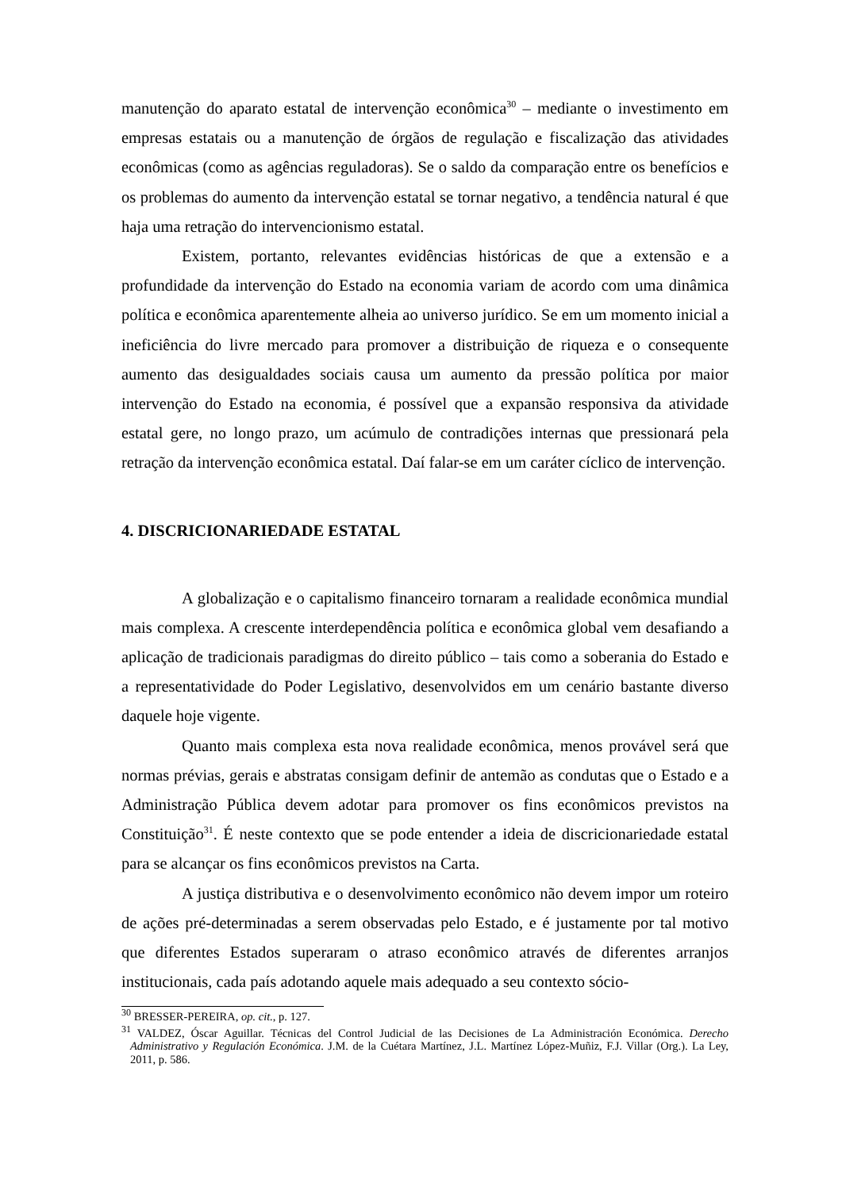manutenção do aparato estatal de intervenção econômica<sup>30</sup> – mediante o investimento em empresas estatais ou a manutenção de órgãos de regulação e fiscalização das atividades econômicas (como as agências reguladoras). Se o saldo da comparação entre os benefícios e os problemas do aumento da intervenção estatal se tornar negativo, a tendência natural é que haja uma retração do intervencionismo estatal.
Existem, portanto, relevantes evidências históricas de que a extensão e a profundidade da intervenção do Estado na economia variam de acordo com uma dinâmica política e econômica aparentemente alheia ao universo jurídico. Se em um momento inicial a ineficiência do livre mercado para promover a distribuição de riqueza e o consequente aumento das desigualdades sociais causa um aumento da pressão política por maior intervenção do Estado na economia, é possível que a expansão responsiva da atividade estatal gere, no longo prazo, um acúmulo de contradições internas que pressionará pela retração da intervenção econômica estatal. Daí falar-se em um caráter cíclico de intervenção.
4. DISCRICIONARIEDADE ESTATAL
A globalização e o capitalismo financeiro tornaram a realidade econômica mundial mais complexa. A crescente interdependência política e econômica global vem desafiando a aplicação de tradicionais paradigmas do direito público – tais como a soberania do Estado e a representatividade do Poder Legislativo, desenvolvidos em um cenário bastante diverso daquele hoje vigente.
Quanto mais complexa esta nova realidade econômica, menos provável será que normas prévias, gerais e abstratas consigam definir de antemão as condutas que o Estado e a Administração Pública devem adotar para promover os fins econômicos previstos na Constituição<sup>31</sup>. É neste contexto que se pode entender a ideia de discricionariedade estatal para se alcançar os fins econômicos previstos na Carta.
A justiça distributiva e o desenvolvimento econômico não devem impor um roteiro de ações pré-determinadas a serem observadas pelo Estado, e é justamente por tal motivo que diferentes Estados superaram o atraso econômico através de diferentes arranjos institucionais, cada país adotando aquele mais adequado a seu contexto sócio-
<sup>30</sup> BRESSER-PEREIRA, op. cit., p. 127.
<sup>31</sup> VALDEZ, Óscar Aguillar. Técnicas del Control Judicial de las Decisiones de La Administración Económica. Derecho Administrativo y Regulación Económica. J.M. de la Cuétara Martínez, J.L. Martínez López-Muñiz, F.J. Villar (Org.). La Ley, 2011, p. 586.